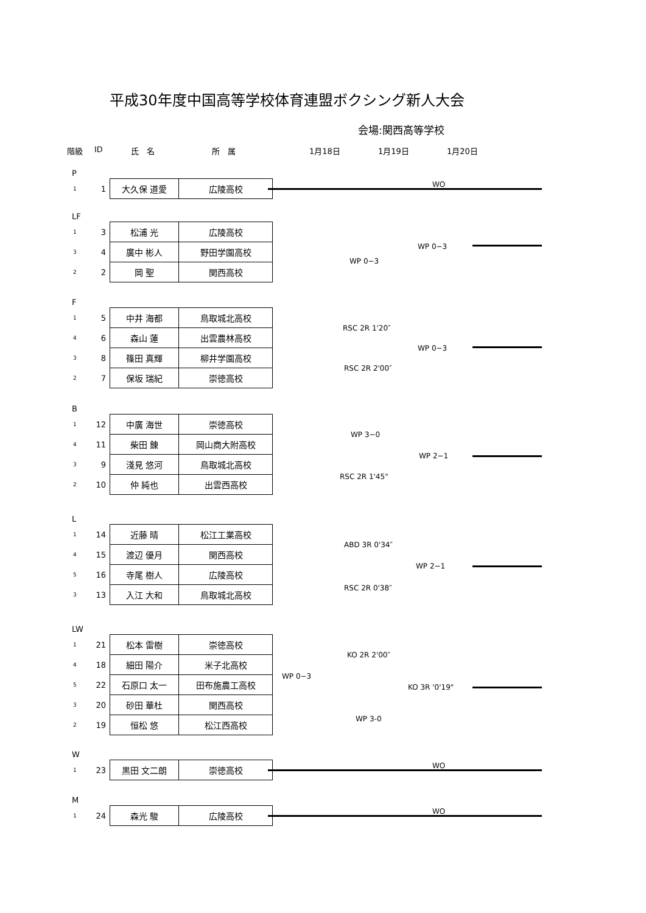平成30年度中国高等学校体育連盟ボクシング新人大会
会場:関西高等学校
階級 ID 氏　名 所　属 1月18日 1月19日 1月20日
P
| 1 | 1 | 大久保 道愛 | 広陵高校 |
WO
LF
| 1 | 3 | 松浦 光 | 広陵高校 |
| 3 | 4 | 廣中 彬人 | 野田学園高校 |
| 2 | 2 | 岡 聖 | 関西高校 |
WP 0−3
WP 0−3
F
| 1 | 5 | 中井 海都 | 鳥取城北高校 |
| 4 | 6 | 森山 蓮 | 出雲農林高校 |
| 3 | 8 | 篠田 真輝 | 柳井学園高校 |
| 2 | 7 | 保坂 瑞紀 | 崇徳高校 |
RSC 2R 1'20″
WP 0−3
RSC 2R 2'00″
B
| 1 | 12 | 中廣 海世 | 崇徳高校 |
| 4 | 11 | 柴田 錬 | 岡山商大附高校 |
| 3 | 9 | 淺見 悠河 | 鳥取城北高校 |
| 2 | 10 | 仲 純也 | 出雲西高校 |
WP 3−0
WP 2−1
RSC 2R 1'45"
L
| 1 | 14 | 近藤 晴 | 松江工業高校 |
| 4 | 15 | 渡辺 優月 | 関西高校 |
| 5 | 16 | 寺尾 樹人 | 広陵高校 |
| 3 | 13 | 入江 大和 | 鳥取城北高校 |
ABD 3R 0'34″
WP 2−1
RSC 2R 0'38″
LW
| 1 | 21 | 松本 雷樹 | 崇徳高校 |
| 4 | 18 | 細田 陽介 | 米子北高校 |
| 5 | 22 | 石原口 太一 | 田布施農工高校 |
| 3 | 20 | 砂田 華杜 | 関西高校 |
| 2 | 19 | 恒松 悠 | 松江西高校 |
KO 2R 2'00″
WP 0−3
KO 3R '0'19"
WP 3-0
W
| 1 | 23 | 黒田 文二朗 | 崇徳高校 |
WO
M
| 1 | 24 | 森光 駿 | 広陵高校 |
WO